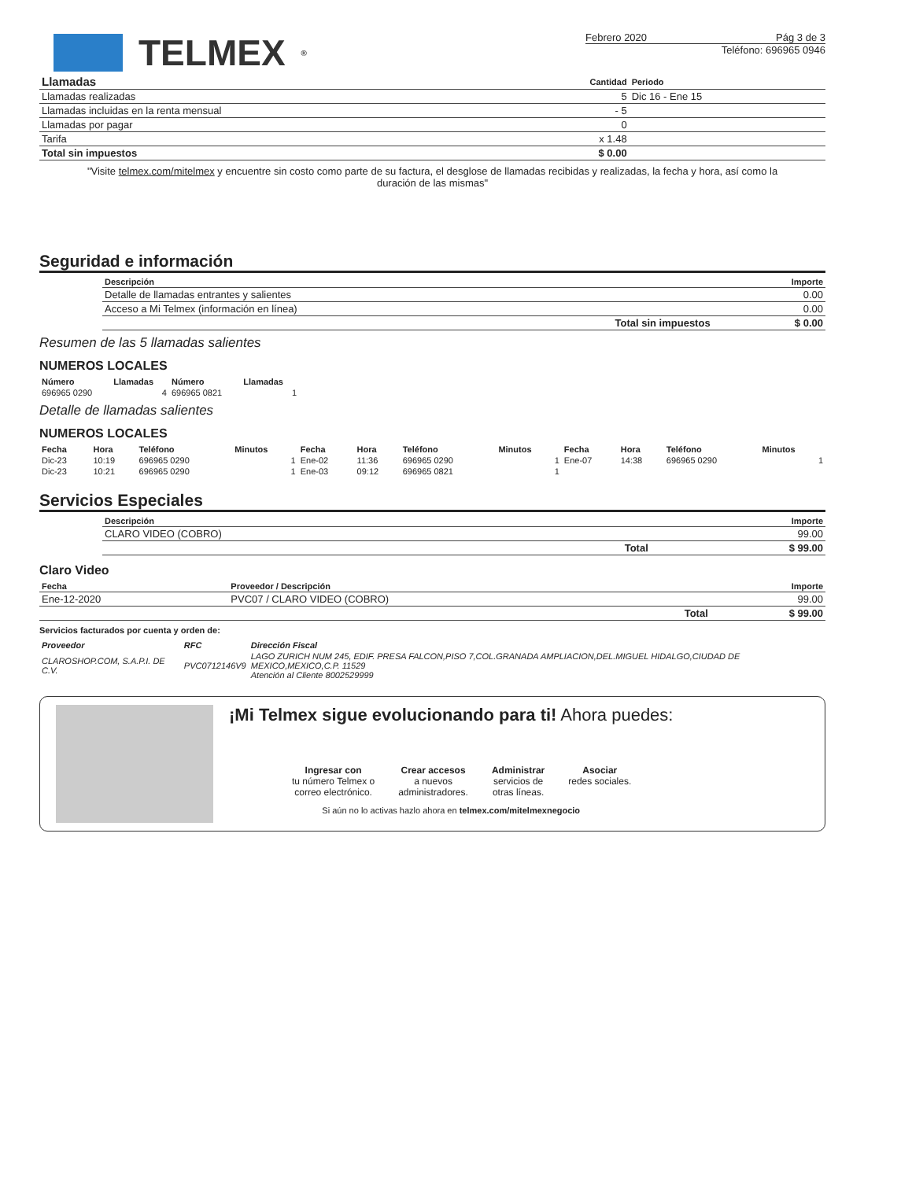TELMEX<sup>®</sup>
Febrero 2020 Pág 3 de 3
Teléfono: 696965 0946
| Llamadas | Cantidad | Periodo |
| --- | --- | --- |
| Llamadas realizadas | 5 | Dic 16 - Ene 15 |
| Llamadas incluidas en la renta mensual | - 5 | |
| Llamadas por pagar | 0 | |
| Tarifa | x 1.48 | |
| Total sin impuestos | $ 0.00 | |
"Visite telmex.com/mitelmex y encuentre sin costo como parte de su factura, el desglose de llamadas recibidas y realizadas, la fecha y hora, así como la duración de las mismas"
Seguridad e información
| Descripción | Importe |
| --- | --- |
| Detalle de llamadas entrantes y salientes | 0.00 |
| Acceso a Mi Telmex (información en línea) | 0.00 |
| Total sin impuestos | $ 0.00 |
Resumen de las 5 llamadas salientes
NUMEROS LOCALES
| Número | Llamadas | Número | Llamadas |
| --- | --- | --- | --- |
| 696965 0290 | 4 | 696965 0821 | 1 |
Detalle de llamadas salientes
NUMEROS LOCALES
| Fecha | Hora | Teléfono | Minutos | Fecha | Hora | Teléfono | Minutos | Fecha | Hora | Teléfono | Minutos |
| --- | --- | --- | --- | --- | --- | --- | --- | --- | --- | --- | --- |
| Dic-23 | 10:19 | 696965 0290 | 1 | Ene-02 | 11:36 | 696965 0290 | 1 | Ene-07 | 14:38 | 696965 0290 | 1 |
| Dic-23 | 10:21 | 696965 0290 | 1 | Ene-03 | 09:12 | 696965 0821 | 1 | | | | |
Servicios Especiales
| Descripción | Importe |
| --- | --- |
| CLARO VIDEO (COBRO) | 99.00 |
| Total | $ 99.00 |
Claro Video
| Fecha | Proveedor / Descripción | Importe |
| --- | --- | --- |
| Ene-12-2020 | PVC07 / CLARO VIDEO (COBRO) | 99.00 |
| | Total | $ 99.00 |
Servicios facturados por cuenta y orden de:
| Proveedor | RFC | Dirección Fiscal |
| --- | --- | --- |
| CLAROSHOP.COM, S.A.P.I. DE C.V. | PVC0712146V9 | LAGO ZURICH NUM 245, EDIF. PRESA FALCON,PISO 7,COL.GRANADA AMPLIACION,DEL.MIGUEL HIDALGO,CIUDAD DE MEXICO,MEXICO,C.P. 11529 Atención al Cliente 8002529999 |
¡Mi Telmex sigue evolucionando para ti! Ahora puedes:
Ingresar con
tu número Telmex o
correo electrónico.
Crear accesos
a nuevos
administradores.
Administrar
servicios de
otras líneas.
Asociar
redes sociales.
Si aún no lo activas hazlo ahora en telmex.com/mitelmexnegocio